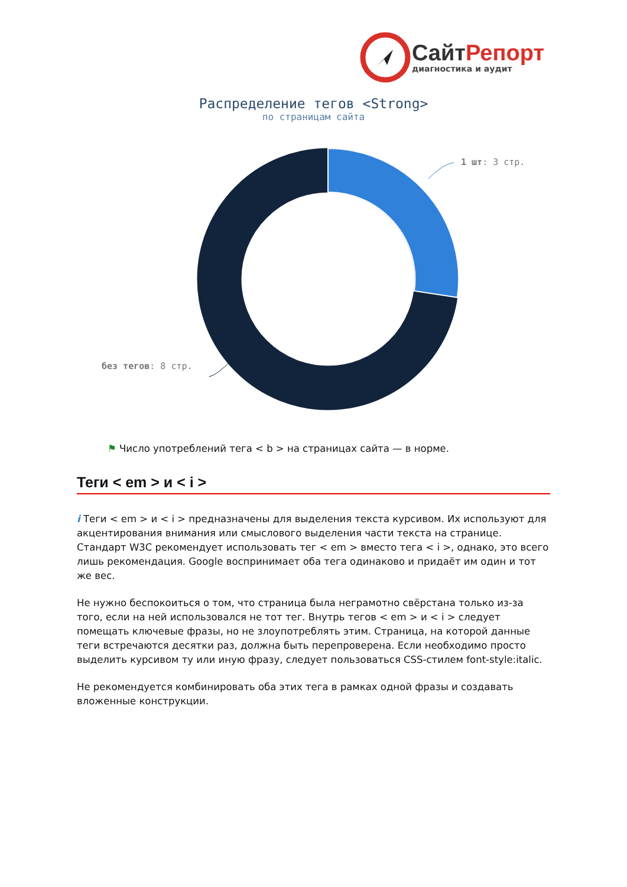Сайт Репорт
диагностика и аудит
Распределение тегов <Strong>
по страницам сайта
1 шт: 3 стр.
без тегов: 8 стр.
⚑ Число употреблений тега < b > на страницах сайта — в норме.
Теги < em > и < i >
i Теги < em > и < i > предназначены для выделения текста курсивом. Их используют для акцентирования внимания или смыслового выделения части текста на странице. Стандарт W3C рекомендует использовать тег < em > вместо тега < i >, однако, это всего лишь рекомендация. Google воспринимает оба тега одинаково и придаёт им один и тот же вес.
Не нужно беспокоиться о том, что страница была неграмотно свёрстана только из-за того, если на ней использовался не тот тег. Внутрь тегов < em > и < i > следует помещать ключевые фразы, но не злоупотреблять этим. Страница, на которой данные теги встречаются десятки раз, должна быть перепроверена. Если необходимо просто выделить курсивом ту или иную фразу, следует пользоваться CSS-стилем font-style:italic.
Не рекомендуется комбинировать оба этих тега в рамках одной фразы и создавать вложенные конструкции.